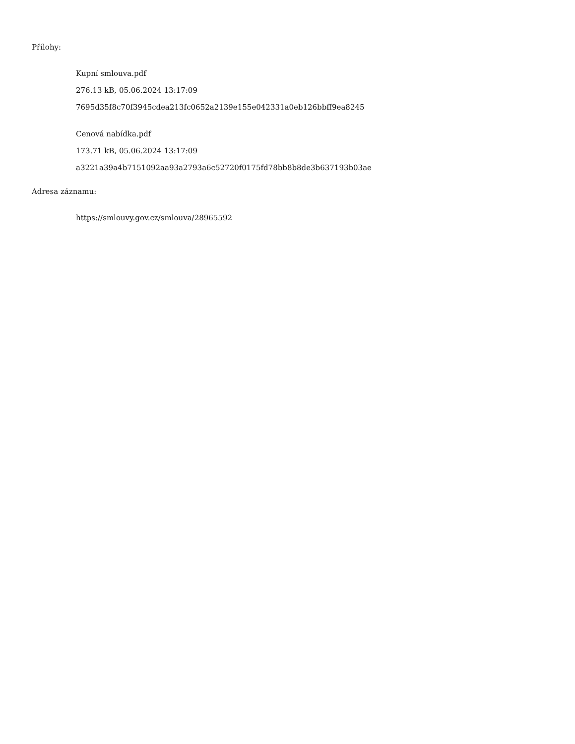Přílohy:
Kupní smlouva.pdf
276.13 kB, 05.06.2024 13:17:09
7695d35f8c70f3945cdea213fc0652a2139e155e042331a0eb126bbff9ea8245
Cenová nabídka.pdf
173.71 kB, 05.06.2024 13:17:09
a3221a39a4b7151092aa93a2793a6c52720f0175fd78bb8b8de3b637193b03ae
Adresa záznamu:
https://smlouvy.gov.cz/smlouva/28965592